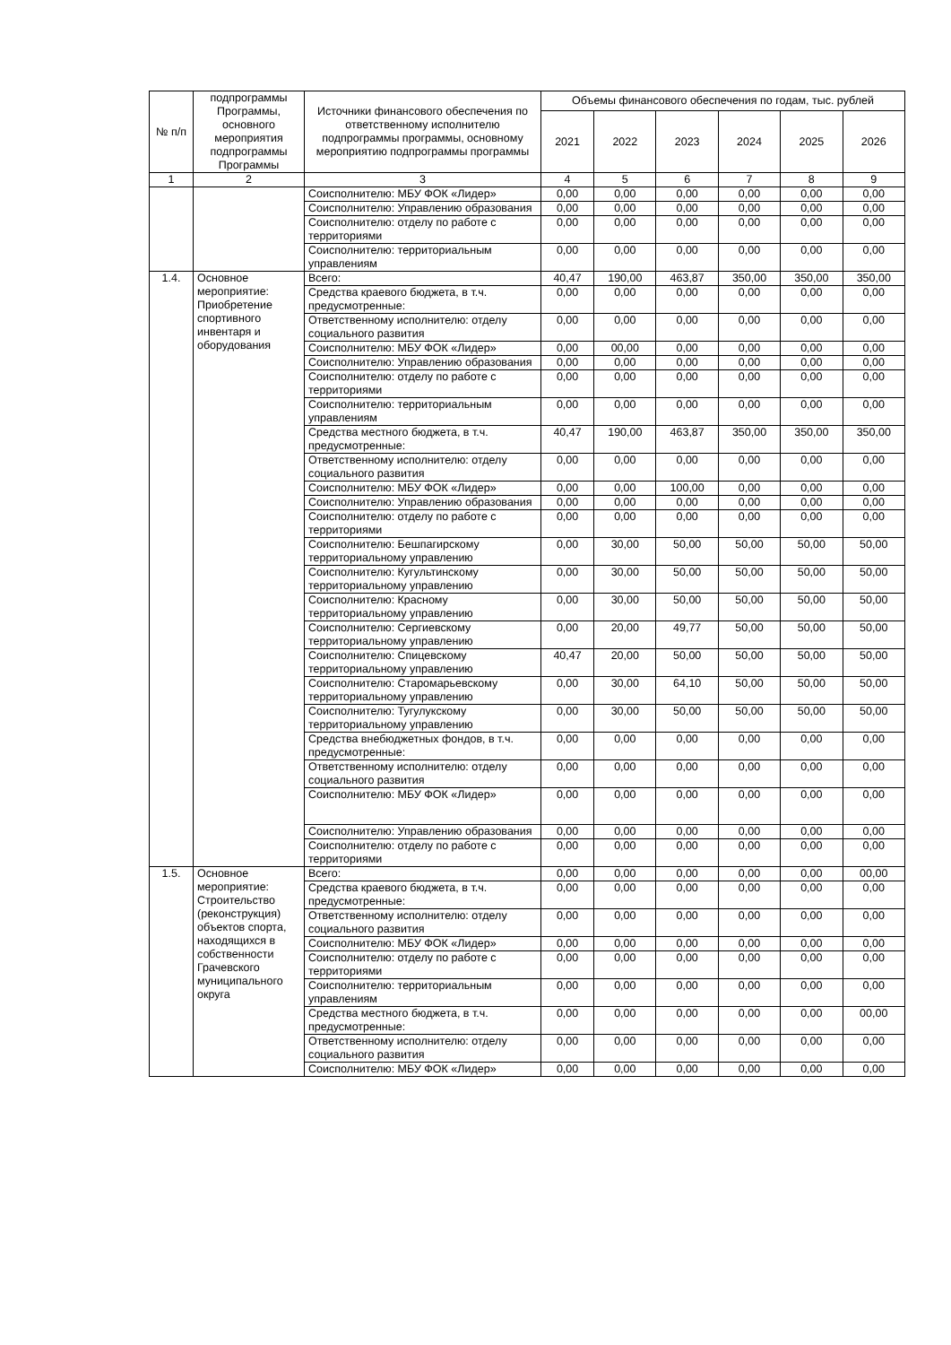| № п/п | подпрограммы Программы, основного мероприятия подпрограммы Программы | Источники финансового обеспечения по ответственному исполнителю подпрограммы программы, основному мероприятию подпрограммы программы | Объемы финансового обеспечения по годам, тыс. рублей | | | | | |
| --- | --- | --- | --- | --- | --- | --- | --- | --- |
| | | | 2021 | 2022 | 2023 | 2024 | 2025 | 2026 |
| 1 | 2 | 3 | 4 | 5 | 6 | 7 | 8 | 9 |
| | | Соисполнителю: МБУ ФОК «Лидер» | 0,00 | 0,00 | 0,00 | 0,00 | 0,00 | 0,00 |
| | | Соисполнителю: Управлению образования | 0,00 | 0,00 | 0,00 | 0,00 | 0,00 | 0,00 |
| | | Соисполнителю: отделу по работе с территориями | 0,00 | 0,00 | 0,00 | 0,00 | 0,00 | 0,00 |
| | | Соисполнителю: территориальным управлениям | 0,00 | 0,00 | 0,00 | 0,00 | 0,00 | 0,00 |
| 1.4. | Основное мероприятие: Приобретение спортивного инвентаря и оборудования | Всего: | 40,47 | 190,00 | 463,87 | 350,00 | 350,00 | 350,00 |
| | | Средства краевого бюджета, в т.ч. предусмотренные: | 0,00 | 0,00 | 0,00 | 0,00 | 0,00 | 0,00 |
| | | Ответственному исполнителю: отделу социального развития | 0,00 | 0,00 | 0,00 | 0,00 | 0,00 | 0,00 |
| | | Соисполнителю: МБУ ФОК «Лидер» | 0,00 | 00,00 | 0,00 | 0,00 | 0,00 | 0,00 |
| | | Соисполнителю: Управлению образования | 0,00 | 0,00 | 0,00 | 0,00 | 0,00 | 0,00 |
| | | Соисполнителю: отделу по работе с территориями | 0,00 | 0,00 | 0,00 | 0,00 | 0,00 | 0,00 |
| | | Соисполнителю: территориальным управлениям | 0,00 | 0,00 | 0,00 | 0,00 | 0,00 | 0,00 |
| | | Средства местного бюджета, в т.ч. предусмотренные: | 40,47 | 190,00 | 463,87 | 350,00 | 350,00 | 350,00 |
| | | Ответственному исполнителю: отделу социального развития | 0,00 | 0,00 | 0,00 | 0,00 | 0,00 | 0,00 |
| | | Соисполнителю: МБУ ФОК «Лидер» | 0,00 | 0,00 | 100,00 | 0,00 | 0,00 | 0,00 |
| | | Соисполнителю: Управлению образования | 0,00 | 0,00 | 0,00 | 0,00 | 0,00 | 0,00 |
| | | Соисполнителю: отделу по работе с территориями | 0,00 | 0,00 | 0,00 | 0,00 | 0,00 | 0,00 |
| | | Соисполнителю: Бешпагирскому территориальному управлению | 0,00 | 30,00 | 50,00 | 50,00 | 50,00 | 50,00 |
| | | Соисполнителю: Кугультинскому территориальному управлению | 0,00 | 30,00 | 50,00 | 50,00 | 50,00 | 50,00 |
| | | Соисполнителю: Красному территориальному управлению | 0,00 | 30,00 | 50,00 | 50,00 | 50,00 | 50,00 |
| | | Соисполнителю: Сергиевскому территориальному управлению | 0,00 | 20,00 | 49,77 | 50,00 | 50,00 | 50,00 |
| | | Соисполнителю: Спицевскому территориальному управлению | 40,47 | 20,00 | 50,00 | 50,00 | 50,00 | 50,00 |
| | | Соисполнителю: Старомарьевскому территориальному управлению | 0,00 | 30,00 | 64,10 | 50,00 | 50,00 | 50,00 |
| | | Соисполнителю: Тугулукскому территориальному управлению | 0,00 | 30,00 | 50,00 | 50,00 | 50,00 | 50,00 |
| | | Средства внебюджетных фондов, в т.ч. предусмотренные: | 0,00 | 0,00 | 0,00 | 0,00 | 0,00 | 0,00 |
| | | Ответственному исполнителю: отделу социального развития | 0,00 | 0,00 | 0,00 | 0,00 | 0,00 | 0,00 |
| | | Соисполнителю: МБУ ФОК «Лидер» | 0,00 | 0,00 | 0,00 | 0,00 | 0,00 | 0,00 |
| | | Соисполнителю: Управлению образования | 0,00 | 0,00 | 0,00 | 0,00 | 0,00 | 0,00 |
| | | Соисполнителю: отделу по работе с территориями | 0,00 | 0,00 | 0,00 | 0,00 | 0,00 | 0,00 |
| 1.5. | Основное мероприятие: Строительство (реконструкция) объектов спорта, находящихся в собственности Грачевского муниципального округа | Всего: | 0,00 | 0,00 | 0,00 | 0,00 | 0,00 | 00,00 |
| | | Средства краевого бюджета, в т.ч. предусмотренные: | 0,00 | 0,00 | 0,00 | 0,00 | 0,00 | 0,00 |
| | | Ответственному исполнителю: отделу социального развития | 0,00 | 0,00 | 0,00 | 0,00 | 0,00 | 0,00 |
| | | Соисполнителю: МБУ ФОК «Лидер» | 0,00 | 0,00 | 0,00 | 0,00 | 0,00 | 0,00 |
| | | Соисполнителю: отделу по работе с территориями | 0,00 | 0,00 | 0,00 | 0,00 | 0,00 | 0,00 |
| | | Соисполнителю: территориальным управлениям | 0,00 | 0,00 | 0,00 | 0,00 | 0,00 | 0,00 |
| | | Средства местного бюджета, в т.ч. предусмотренные: | 0,00 | 0,00 | 0,00 | 0,00 | 0,00 | 00,00 |
| | | Ответственному исполнителю: отделу социального развития | 0,00 | 0,00 | 0,00 | 0,00 | 0,00 | 0,00 |
| | | Соисполнителю: МБУ ФОК «Лидер» | 0,00 | 0,00 | 0,00 | 0,00 | 0,00 | 0,00 |